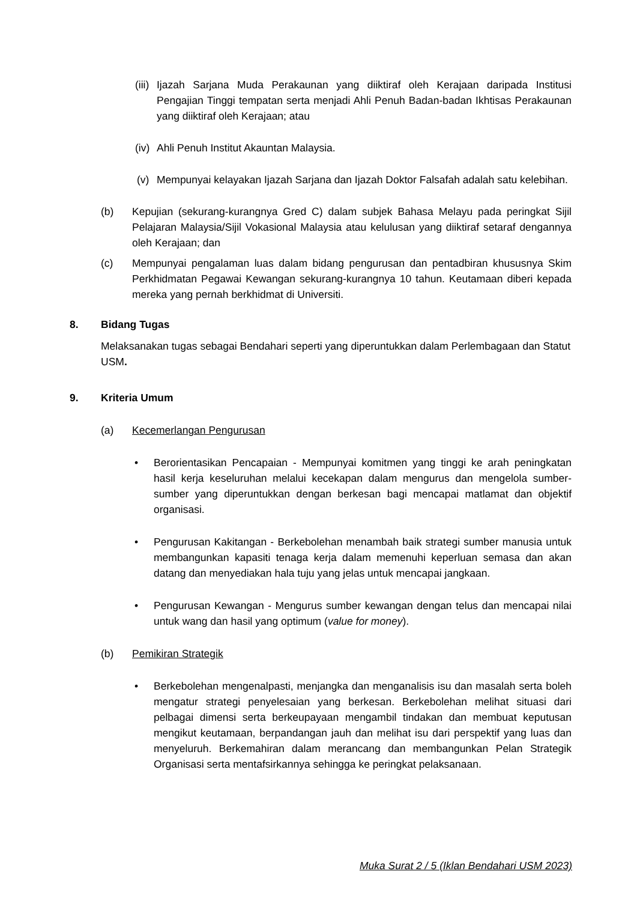(iii)
Ijazah Sarjana Muda Perakaunan yang diiktiraf oleh Kerajaan daripada Institusi Pengajian Tinggi tempatan serta menjadi Ahli Penuh Badan-badan Ikhtisas Perakaunan yang diiktiraf oleh Kerajaan; atau
(iv)
Ahli Penuh Institut Akauntan Malaysia.
(v) Mempunyai kelayakan Ijazah Sarjana dan Ijazah Doktor Falsafah adalah satu kelebihan.
(b) Kepujian (sekurang-kurangnya Gred C) dalam subjek Bahasa Melayu pada peringkat Sijil Pelajaran Malaysia/Sijil Vokasional Malaysia atau kelulusan yang diiktiraf setaraf dengannya oleh Kerajaan; dan
(c) Mempunyai pengalaman luas dalam bidang pengurusan dan pentadbiran khususnya Skim Perkhidmatan Pegawai Kewangan sekurang-kurangnya 10 tahun. Keutamaan diberi kepada mereka yang pernah berkhidmat di Universiti.
8. Bidang Tugas
Melaksanakan tugas sebagai Bendahari seperti yang diperuntukkan dalam Perlembagaan dan Statut USM.
9. Kriteria Umum
(a) Kecemerlangan Pengurusan
• Berorientasikan Pencapaian - Mempunyai komitmen yang tinggi ke arah peningkatan hasil kerja keseluruhan melalui kecekapan dalam mengurus dan mengelola sumber-sumber yang diperuntukkan dengan berkesan bagi mencapai matlamat dan objektif organisasi.
• Pengurusan Kakitangan - Berkebolehan menambah baik strategi sumber manusia untuk membangunkan kapasiti tenaga kerja dalam memenuhi keperluan semasa dan akan datang dan menyediakan hala tuju yang jelas untuk mencapai jangkaan.
• Pengurusan Kewangan - Mengurus sumber kewangan dengan telus dan mencapai nilai untuk wang dan hasil yang optimum (value for money).
(b) Pemikiran Strategik
• Berkebolehan mengenalpasti, menjangka dan menganalisis isu dan masalah serta boleh mengatur strategi penyelesaian yang berkesan. Berkebolehan melihat situasi dari pelbagai dimensi serta berkeupayaan mengambil tindakan dan membuat keputusan mengikut keutamaan, berpandangan jauh dan melihat isu dari perspektif yang luas dan menyeluruh. Berkemahiran dalam merancang dan membangunkan Pelan Strategik Organisasi serta mentafsirkannya sehingga ke peringkat pelaksanaan.
Muka Surat 2 / 5 (Iklan Bendahari USM 2023)